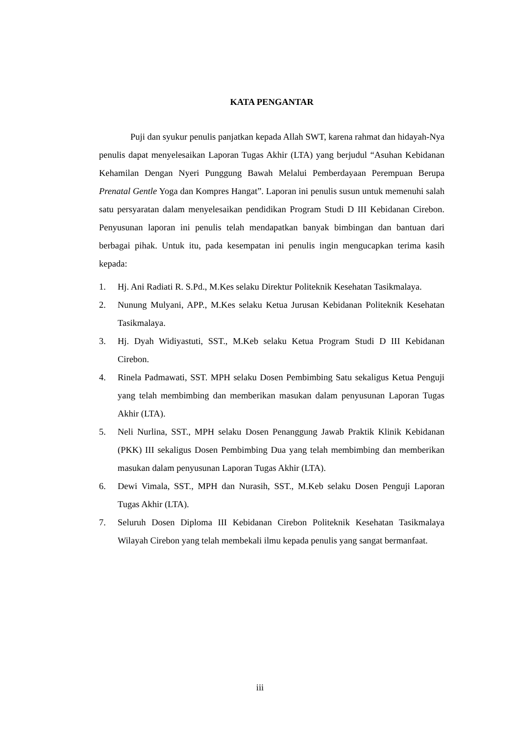KATA PENGANTAR
Puji dan syukur penulis panjatkan kepada Allah SWT, karena rahmat dan hidayah-Nya penulis dapat menyelesaikan Laporan Tugas Akhir (LTA) yang berjudul “Asuhan Kebidanan Kehamilan Dengan Nyeri Punggung Bawah Melalui Pemberdayaan Perempuan Berupa Prenatal Gentle Yoga dan Kompres Hangat”. Laporan ini penulis susun untuk memenuhi salah satu persyaratan dalam menyelesaikan pendidikan Program Studi D III Kebidanan Cirebon. Penyusunan laporan ini penulis telah mendapatkan banyak bimbingan dan bantuan dari berbagai pihak. Untuk itu, pada kesempatan ini penulis ingin mengucapkan terima kasih kepada:
1. Hj. Ani Radiati R. S.Pd., M.Kes selaku Direktur Politeknik Kesehatan Tasikmalaya.
2. Nunung Mulyani, APP., M.Kes selaku Ketua Jurusan Kebidanan Politeknik Kesehatan Tasikmalaya.
3. Hj. Dyah Widiyastuti, SST., M.Keb selaku Ketua Program Studi D III Kebidanan Cirebon.
4. Rinela Padmawati, SST. MPH selaku Dosen Pembimbing Satu sekaligus Ketua Penguji yang telah membimbing dan memberikan masukan dalam penyusunan Laporan Tugas Akhir (LTA).
5. Neli Nurlina, SST., MPH selaku Dosen Penanggung Jawab Praktik Klinik Kebidanan (PKK) III sekaligus Dosen Pembimbing Dua yang telah membimbing dan memberikan masukan dalam penyusunan Laporan Tugas Akhir (LTA).
6. Dewi Vimala, SST., MPH dan Nurasih, SST., M.Keb selaku Dosen Penguji Laporan Tugas Akhir (LTA).
7. Seluruh Dosen Diploma III Kebidanan Cirebon Politeknik Kesehatan Tasikmalaya Wilayah Cirebon yang telah membekali ilmu kepada penulis yang sangat bermanfaat.
iii